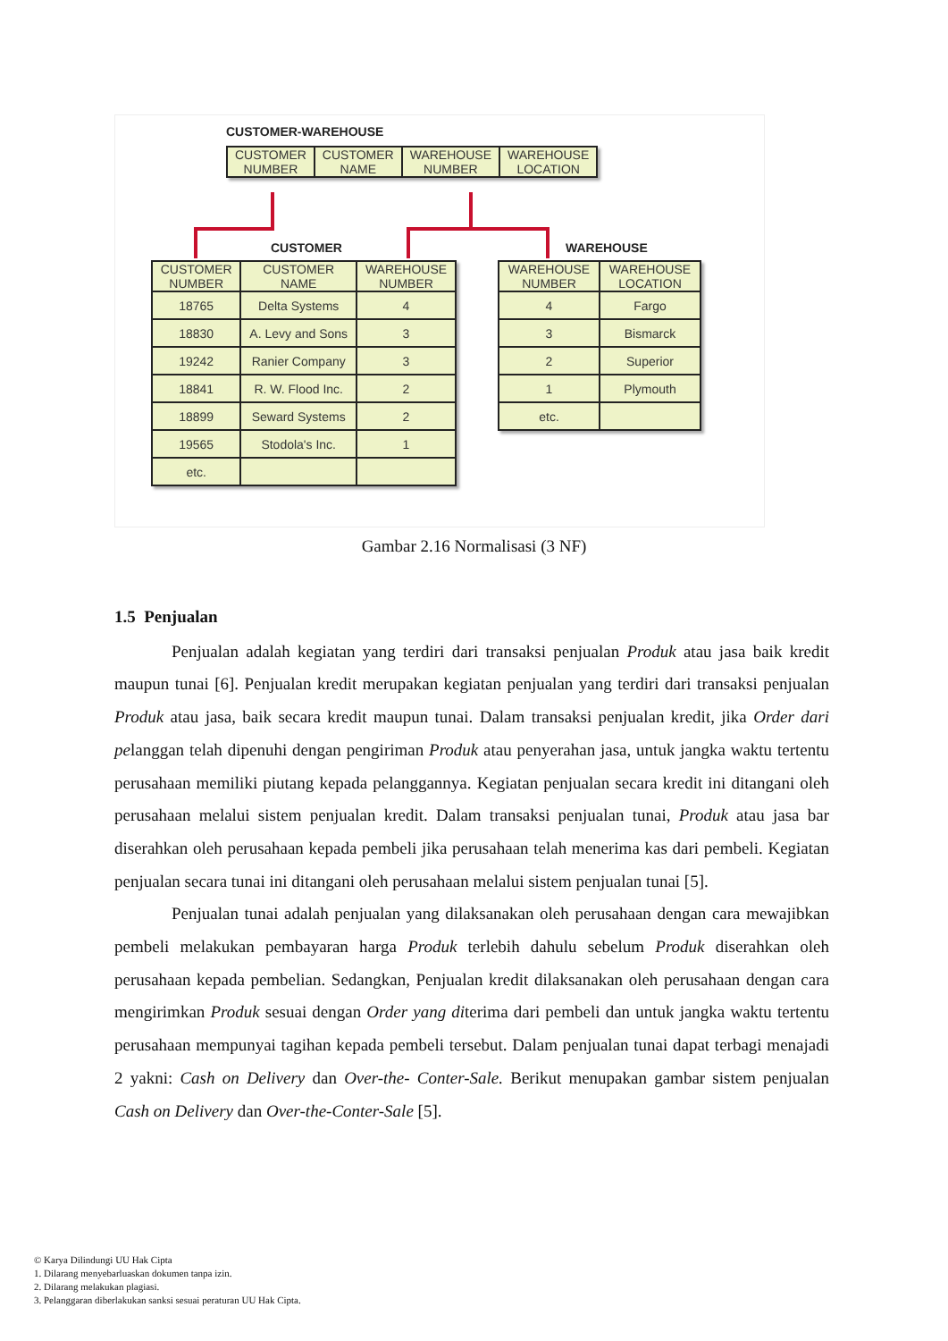CUSTOMER-WAREHOUSE
| CUSTOMER NUMBER | CUSTOMER NAME | WAREHOUSE NUMBER | WAREHOUSE LOCATION |
| --- | --- | --- | --- |
CUSTOMER WAREHOUSE
| CUSTOMER NUMBER | CUSTOMER NAME | WAREHOUSE NUMBER |
| --- | --- | --- |
| 18765 | Delta Systems | 4 |
| 18830 | A. Levy and Sons | 3 |
| 19242 | Ranier Company | 3 |
| 18841 | R. W. Flood Inc. | 2 |
| 18899 | Seward Systems | 2 |
| 19565 | Stodola's Inc. | 1 |
| etc. | | |
| WAREHOUSE NUMBER | WAREHOUSE LOCATION |
| --- | --- |
| 4 | Fargo |
| 3 | Bismarck |
| 2 | Superior |
| 1 | Plymouth |
| etc. | |
Gambar 2.16 Normalisasi (3 NF)
1.5 Penjualan
Penjualan adalah kegiatan yang terdiri dari transaksi penjualan Produk atau jasa baik kredit maupun tunai [6]. Penjualan kredit merupakan kegiatan penjualan yang terdiri dari transaksi penjualan Produk atau jasa, baik secara kredit maupun tunai. Dalam transaksi penjualan kredit, jika Order dari pelanggan telah dipenuhi dengan pengiriman Produk atau penyerahan jasa, untuk jangka waktu tertentu perusahaan memiliki piutang kepada pelanggannya. Kegiatan penjualan secara kredit ini ditangani oleh perusahaan melalui sistem penjualan kredit. Dalam transaksi penjualan tunai, Produk atau jasa bar diserahkan oleh perusahaan kepada pembeli jika perusahaan telah menerima kas dari pembeli. Kegiatan penjualan secara tunai ini ditangani oleh perusahaan melalui sistem penjualan tunai [5].
Penjualan tunai adalah penjualan yang dilaksanakan oleh perusahaan dengan cara mewajibkan pembeli melakukan pembayaran harga Produk terlebih dahulu sebelum Produk diserahkan oleh perusahaan kepada pembelian. Sedangkan, Penjualan kredit dilaksanakan oleh perusahaan dengan cara mengirimkan Produk sesuai dengan Order yang diterima dari pembeli dan untuk jangka waktu tertentu perusahaan mempunyai tagihan kepada pembeli tersebut. Dalam penjualan tunai dapat terbagi menajadi 2 yakni: Cash on Delivery dan Over-the- Conter-Sale. Berikut menupakan gambar sistem penjualan Cash on Delivery dan Over-the-Conter-Sale [5].
© Karya Dilindungi UU Hak Cipta
1. Dilarang menyebarluaskan dokumen tanpa izin.
2. Dilarang melakukan plagiasi.
3. Pelanggaran diberlakukan sanksi sesuai peraturan UU Hak Cipta.